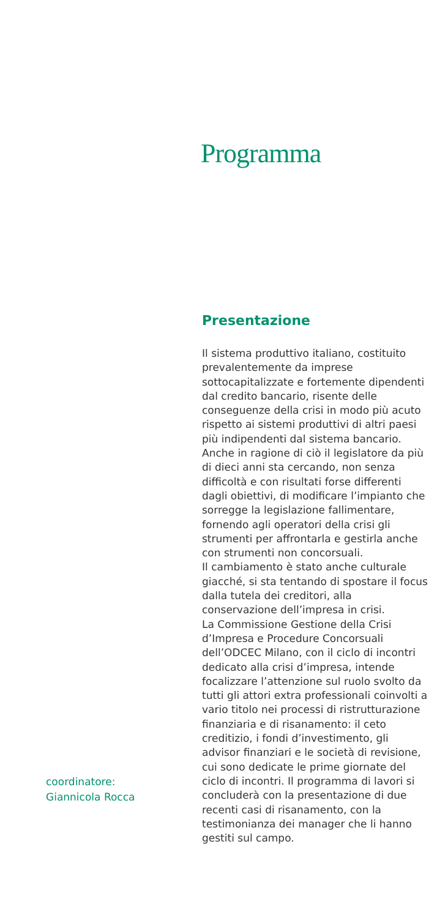coordinatore:
Giannicola Rocca
Programma
Presentazione
Il sistema produttivo italiano, costituito prevalentemente da imprese sottocapitalizzate e fortemente dipendenti dal credito bancario, risente delle conseguenze della crisi in modo più acuto rispetto ai sistemi produttivi di altri paesi più indipendenti dal sistema bancario.
Anche in ragione di ciò il legislatore da più di dieci anni sta cercando, non senza difficoltà e con risultati forse differenti dagli obiettivi, di modificare l’impianto che sorregge la legislazione fallimentare, fornendo agli operatori della crisi gli strumenti per affrontarla e gestirla anche con strumenti non concorsuali.
Il cambiamento è stato anche culturale giacché, si sta tentando di spostare il focus dalla tutela dei creditori, alla conservazione dell’impresa in crisi.
La Commissione Gestione della Crisi d’Impresa e Procedure Concorsuali dell’ODCEC Milano, con il ciclo di incontri dedicato alla crisi d’impresa, intende focalizzare l’attenzione sul ruolo svolto da tutti gli attori extra professionali coinvolti a vario titolo nei processi di ristrutturazione finanziaria e di risanamento: il ceto creditizio, i fondi d’investimento, gli advisor finanziari e le società di revisione, cui sono dedicate le prime giornate del ciclo di incontri. Il programma di lavori si concluderà con la presentazione di due recenti casi di risanamento, con la testimonianza dei manager che li hanno gestiti sul campo.